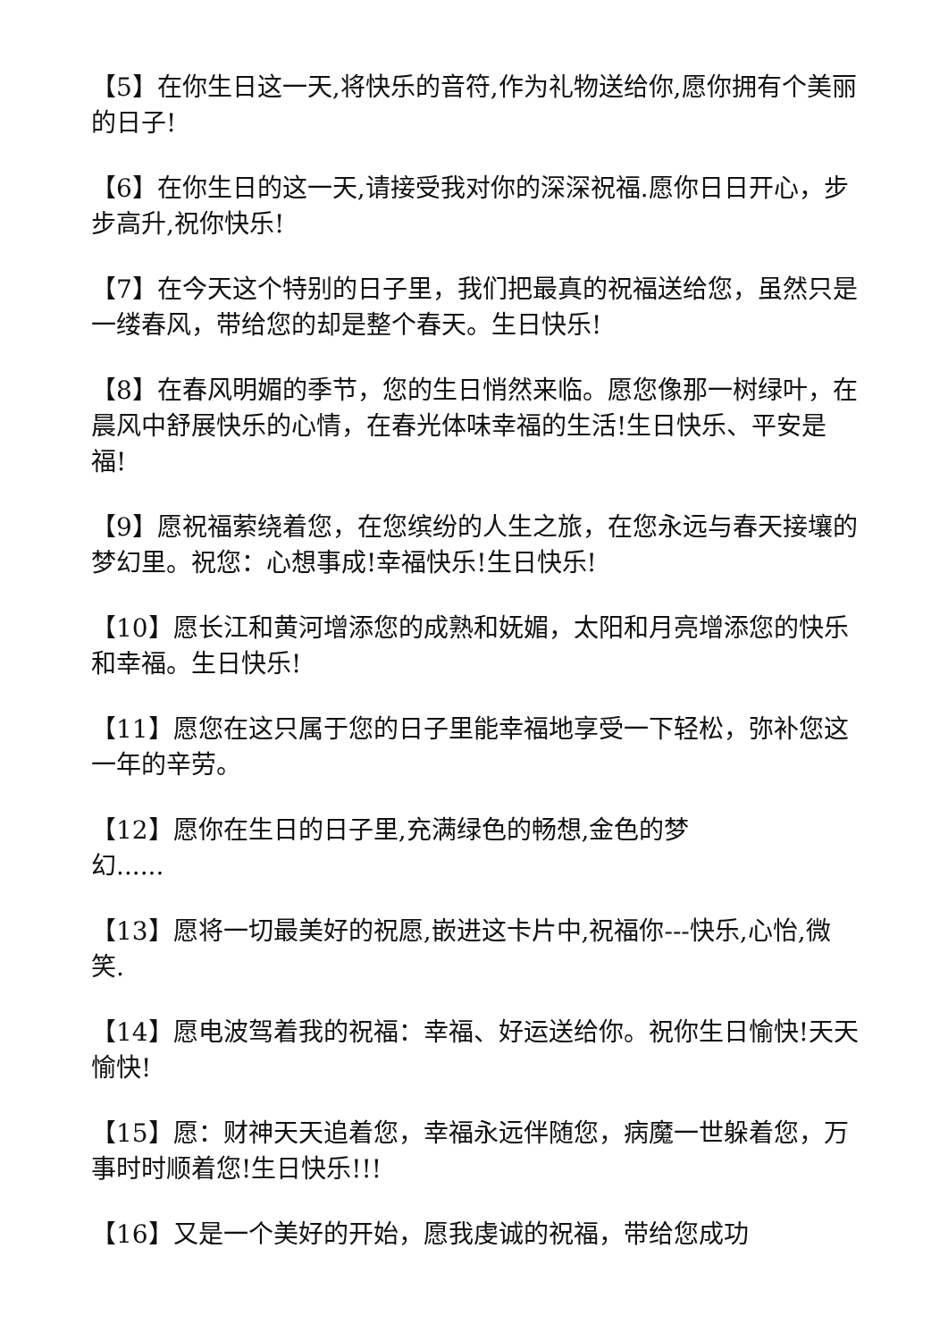【5】在你生日这一天,将快乐的音符,作为礼物送给你,愿你拥有个美丽的日子!
【6】在你生日的这一天,请接受我对你的深深祝福.愿你日日开心，步步高升,祝你快乐!
【7】在今天这个特别的日子里，我们把最真的祝福送给您，虽然只是一缕春风，带给您的却是整个春天。生日快乐!
【8】在春风明媚的季节，您的生日悄然来临。愿您像那一树绿叶，在晨风中舒展快乐的心情，在春光体味幸福的生活!生日快乐、平安是福!
【9】愿祝福萦绕着您，在您缤纷的人生之旅，在您永远与春天接壤的梦幻里。祝您：心想事成!幸福快乐!生日快乐!
【10】愿长江和黄河增添您的成熟和妩媚，太阳和月亮增添您的快乐和幸福。生日快乐!
【11】愿您在这只属于您的日子里能幸福地享受一下轻松，弥补您这一年的辛劳。
【12】愿你在生日的日子里,充满绿色的畅想,金色的梦
幻......
【13】愿将一切最美好的祝愿,嵌进这卡片中,祝福你---快乐,心怡,微笑.
【14】愿电波驾着我的祝福：幸福、好运送给你。祝你生日愉快!天天愉快!
【15】愿：财神天天追着您，幸福永远伴随您，病魔一世躲着您，万事时时顺着您!生日快乐!!!
【16】又是一个美好的开始，愿我虔诚的祝福，带给您成功